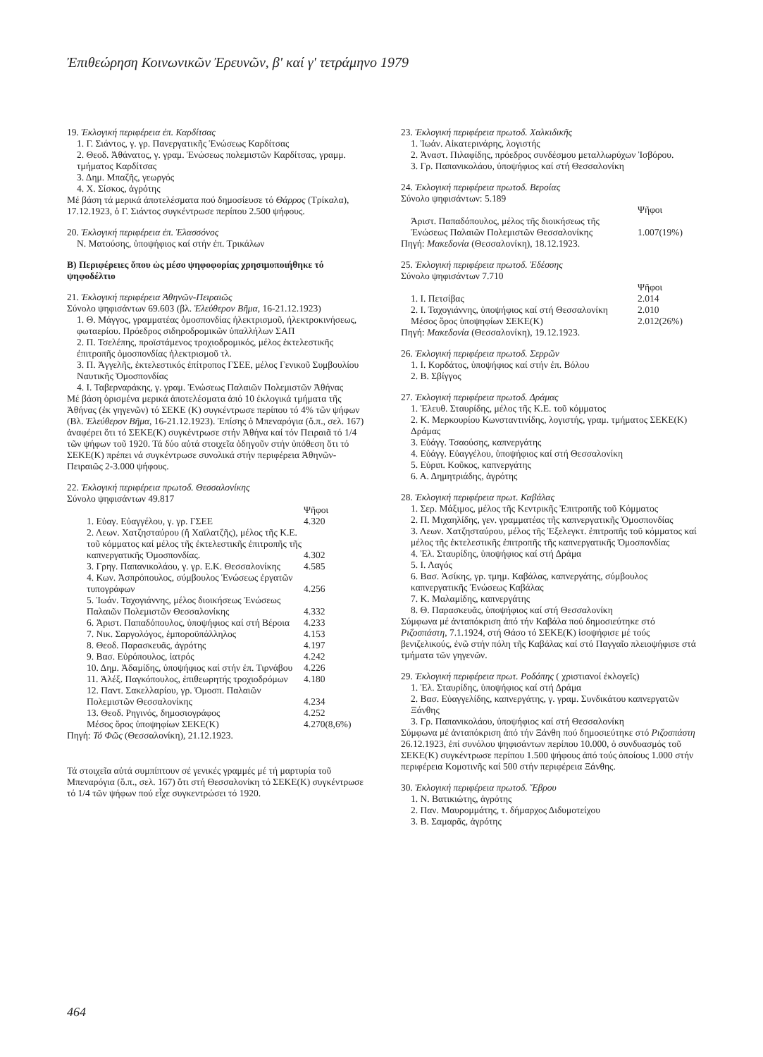Ἐπιθεώρηση Κοινωνικῶν Ἐρευνῶν, β' καί γ' τετράμηνο 1979
19. Ἐκλογική περιφέρεια ἐπ. Καρδίτσας
1. Γ. Σιάντος, γ. γρ. Πανεργατικῆς Ἑνώσεως Καρδίτσας
2. Θεοδ. Ἀθάνατος, γ. γραμ. Ἑνώσεως πολεμιστῶν Καρδίτσας, γραμμ. τμήματος Καρδίτσας
3. Δημ. Μπαζῆς, γεωργός
4. Χ. Σίσκος, ἀγρότης
Μέ βάση τά μερικά ἀποτελέσματα πού δημοσίευσε τό Θάρρος (Τρίκαλα), 17.12.1923, ὁ Γ. Σιάντος συγκέντρωσε περίπου 2.500 ψήφους.
20. Ἐκλογική περιφέρεια ἐπ. Ἐλασσόνος
Ν. Ματούσης, ὑποψήφιος καί στήν ἐπ. Τρικάλων
Β) Περιφέρειες ὅπου ὡς μέσο ψηφοφορίας χρησιμοποιήθηκε τό ψηφοδέλτιο
21. Ἐκλογική περιφέρεια Ἀθηνῶν-Πειραιῶς
Σύνολο ψηφισάντων 69.603 (βλ. Ἐλεύθερον Βῆμα, 16-21.12.1923)
1. Θ. Μάγγος, γραμματέας ὁμοσπονδίας ἠλεκτρισμοῦ, ἠλεκτροκινήσεως, φωταερίου. Πρόεδρος σιδηροδρομικῶν ὑπαλλήλων ΣΑΠ
2. Π. Τσελέπης, προϊστάμενος τροχιοδρομικός, μέλος ἐκτελεστικῆς ἐπιτροπῆς ὁμοσπονδίας ἠλεκτρισμοῦ τλ.
3. Π. Ἀγγελῆς, ἐκτελεστικός ἐπίτροπος ΓΣΕΕ, μέλος Γενικοῦ Συμβουλίου Ναυτικῆς Ὁμοσπονδίας
4. Ι. Ταβερναράκης, γ. γραμ. Ἑνώσεως Παλαιῶν Πολεμιστῶν Ἀθήνας
Μέ βάση ὁρισμένα μερικά ἀποτελέσματα ἀπό 10 ἐκλογικά τμήματα τῆς Ἀθήνας (ἐκ γηγενῶν) τό ΣΕΚΕ (Κ) συγκέντρωσε περίπου τό 4% τῶν ψήφων (Βλ. Ἐλεύθερον Βῆμα, 16-21.12.1923). Ἐπίσης ὁ Μπεναρόγια (ὅ.π., σελ. 167) ἀναφέρει ὅτι τό ΣΕΚΕ(Κ) συγκέντρωσε στήν Ἀθήνα καί τόν Πειραιᾶ τό 1/4 τῶν ψήφων τοῦ 1920. Τά δύο αὐτά στοιχεῖα ὁδηγοῦν στήν ὑπόθεση ὅτι τό ΣΕΚΕ(Κ) πρέπει νά συγκέντρωσε συνολικά στήν περιφέρεια Ἀθηνῶν-Πειραιῶς 2-3.000 ψήφους.
22. Ἐκλογική περιφέρεια πρωτοδ. Θεσσαλονίκης
Σύνολο ψηφισάντων 49.817
| | Ψῆφοι |
| 1. Εὐαγ. Εὐαγγέλου, γ. γρ. ΓΣΕΕ | 4.320 |
| 2. Λεων. Χατζησταύρου (ἤ Χαϊλατζῆς), μέλος τῆς Κ.Ε. τοῦ κόμματος καί μέλος τῆς ἐκτελεστικῆς ἐπιτροπῆς τῆς καπνεργατικῆς Ὁμοσπονδίας. | 4.302 |
| 3. Γρηγ. Παπανικολάου, γ. γρ. Ε.Κ. Θεσσαλονίκης | 4.585 |
| 4. Κων. Ἀσπρόπουλος, σύμβουλος Ἑνώσεως ἐργατῶν τυπογράφων | 4.256 |
| 5. Ἰωάν. Ταχογιάννης, μέλος διοικήσεως Ἑνώσεως Παλαιῶν Πολεμιστῶν Θεσσαλονίκης | 4.332 |
| 6. Ἀριστ. Παπαδόπουλος, ὑποψήφιος καί στή Βέροια | 4.233 |
| 7. Νικ. Σαργολόγος, ἐμποροϋπάλληλος | 4.153 |
| 8. Θεοδ. Παρασκευᾶς, ἀγρότης | 4.197 |
| 9. Βασ. Εὐρόπουλος, ἰατρός | 4.242 |
| 10. Δημ. Ἀδαμίδης, ὑποψήφιος καί στήν ἐπ. Τιρνάβου | 4.226 |
| 11. Ἀλέξ. Παγκόπουλος, ἐπιθεωρητής τροχιοδρόμων | 4.180 |
| 12. Παντ. Σακελλαρίου, γρ. Ὁμοσπ. Παλαιῶν Πολεμιστῶν Θεσσαλονίκης | 4.234 |
| 13. Θεοδ. Ρηγινός, δημοσιογράφος | 4.252 |
| Μέσος ὅρος ὑποψηφίων ΣΕΚΕ(Κ) | 4.270(8,6%) |
Πηγή: Τό Φῶς (Θεσσαλονίκη), 21.12.1923.
Τά στοιχεῖα αὐτά συμπίπτουν σέ γενικές γραμμές μέ τή μαρτυρία τοῦ Μπεναρόγια (ὅ.π., σελ. 167) ὅτι στή Θεσσαλονίκη τό ΣΕΚΕ(Κ) συγκέντρωσε τό 1/4 τῶν ψήφων πού εἶχε συγκεντρώσει τό 1920.
23. Ἐκλογική περιφέρεια πρωτοδ. Χαλκιδικῆς
1. Ἰωάν. Αἰκατερινάρης, λογιστής
2. Ἀναστ. Πιλαφίδης, πρόεδρος συνδέσμου μεταλλωρύχων Ἰσβόρου.
3. Γρ. Παπανικολάου, ὑποψήφιος καί στή Θεσσαλονίκη
24. Ἐκλογική περιφέρεια πρωτοδ. Βεροίας
Σύνολο ψηφισάντων: 5.189
| | Ψῆφοι |
| Ἀριστ. Παπαδόπουλος, μέλος τῆς διοικήσεως τῆς Ἑνώσεως Παλαιῶν Πολεμιστῶν Θεσσαλονίκης | 1.007(19%) |
Πηγή: Μακεδονία (Θεσσαλονίκη), 18.12.1923.
25. Ἐκλογική περιφέρεια πρωτοδ. Ἐδέσσης
Σύνολο ψηφισάντων 7.710
| | Ψῆφοι |
| 1. Ι. Πετσίβας | 2.014 |
| 2. Ι. Ταχογιάννης, ὑποψήφιος καί στή Θεσσαλονίκη | 2.010 |
| Μέσος ὅρος ὑποψηφίων ΣΕΚΕ(Κ) | 2.012(26%) |
Πηγή: Μακεδονία (Θεσσαλονίκη), 19.12.1923.
26. Ἐκλογική περιφέρεια πρωτοδ. Σερρῶν
1. Ι. Κορδάτος, ὑποψήφιος καί στήν ἐπ. Βόλου
2. Β. Σβίγγος
27. Ἐκλογική περιφέρεια πρωτοδ. Δράμας
1. Ἐλευθ. Σταυρίδης, μέλος τῆς Κ.Ε. τοῦ κόμματος
2. Κ. Μερκουρίου Κωνσταντινίδης, λογιστής, γραμ. τμήματος ΣΕΚΕ(Κ) Δράμας
3. Εὐάγγ. Τσαούσης, καπνεργάτης
4. Εὐάγγ. Εὐαγγέλου, ὑποψήφιος καί στή Θεσσαλονίκη
5. Εὐριπ. Κοῦκος, καπνεργάτης
6. Α. Δημητριάδης, ἀγρότης
28. Ἐκλογική περιφέρεια πρωτ. Καβάλας
1. Σερ. Μάξιμος, μέλος τῆς Κεντρικῆς Ἐπιτροπῆς τοῦ Κόμματος
2. Π. Μιχαηλίδης, γεν. γραμματέας τῆς καπνεργατικῆς Ὁμοσπονδίας
3. Λεων. Χατζησταύρου, μέλος τῆς Ἐξελεγκτ. ἐπιτροπῆς τοῦ κόμματος καί μέλος τῆς ἐκτελεστικῆς ἐπιτροπῆς τῆς καπνεργατικῆς Ὁμοσπονδίας
4. Ἐλ. Σταυρίδης, ὑποψήφιος καί στή Δράμα
5. Ι. Λαγός
6. Βασ. Ἀσίκης, γρ. τμημ. Καβάλας, καπνεργάτης, σύμβουλος καπνεργατικῆς Ἑνώσεως Καβάλας
7. Κ. Μαλαμίδης, καπνεργάτης
8. Θ. Παρασκευᾶς, ὑποψήφιος καί στή Θεσσαλονίκη
Σύμφωνα μέ ἀνταπόκριση ἀπό τήν Καβάλα πού δημοσιεύτηκε στό Ριζοσπάστη, 7.1.1924, στή Θάσο τό ΣΕΚΕ(Κ) ἰσοψήφισε μέ τούς βενιζελικούς, ἐνῶ στήν πόλη τῆς Καβάλας καί στό Παγγαῖο πλειοψήφισε στά τμήματα τῶν γηγενῶν.
29. Ἐκλογική περιφέρεια πρωτ. Ροδόπης ( χριστιανοί ἐκλογεῖς)
1. Ἐλ. Σταυρίδης, ὑποψήφιος καί στή Δράμα
2. Βασ. Εὐαγγελίδης, καπνεργάτης, γ. γραμ. Συνδικάτου καπνεργατῶν Ξάνθης
3. Γρ. Παπανικολάου, ὑποψήφιος καί στή Θεσσαλονίκη
Σύμφωνα μέ ἀνταπόκριση ἀπό τήν Ξάνθη πού δημοσιεύτηκε στό Ριζοσπάστη 26.12.1923, ἐπί συνόλου ψηφισάντων περίπου 10.000, ὁ συνδυασμός τοῦ ΣΕΚΕ(Κ) συγκέντρωσε περίπου 1.500 ψήφους ἀπό τούς ὁποίους 1.000 στήν περιφέρεια Κομοτινῆς καί 500 στήν περιφέρεια Ξάνθης.
30. Ἐκλογική περιφέρεια πρωτοδ. Ἔβρου
1. Ν. Βατικιώτης, ἀγρότης
2. Παν. Μαυρομμάτης, τ. δήμαρχος Διδυμοτείχου
3. Β. Σαμαρᾶς, ἀγρότης
464